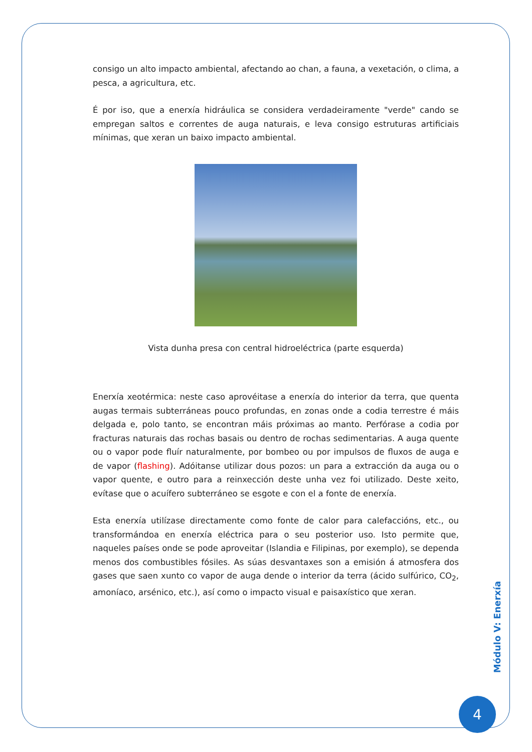consigo un alto impacto ambiental, afectando ao chan, a fauna, a vexetación, o clima, a pesca, a agricultura, etc.
É por iso, que a enerxía hidráulica se considera verdadeiramente "verde" cando se empregan saltos e correntes de auga naturais, e leva consigo estruturas artificiais mínimas, que xeran un baixo impacto ambiental.
Vista dunha presa con central hidroeléctrica (parte esquerda)
Enerxía xeotérmica: neste caso aprovéitase a enerxía do interior da terra, que quenta augas termais subterráneas pouco profundas, en zonas onde a codia terrestre é máis delgada e, polo tanto, se encontran máis próximas ao manto. Perfórase a codia por fracturas naturais das rochas basais ou dentro de rochas sedimentarias. A auga quente ou o vapor pode fluír naturalmente, por bombeo ou por impulsos de fluxos de auga e de vapor (flashing). Adóitanse utilizar dous pozos: un para a extracción da auga ou o vapor quente, e outro para a reinxección deste unha vez foi utilizado. Deste xeito, evítase que o acuífero subterráneo se esgote e con el a fonte de enerxía.
Esta enerxía utilízase directamente como fonte de calor para calefaccións, etc., ou transformándoa en enerxía eléctrica para o seu posterior uso. Isto permite que, naqueles países onde se pode aproveitar (Islandia e Filipinas, por exemplo), se dependa menos dos combustibles fósiles. As súas desvantaxes son a emisión á atmosfera dos gases que saen xunto co vapor de auga dende o interior da terra (ácido sulfúrico, CO<sub>2</sub>, amoníaco, arsénico, etc.), así como o impacto visual e paisaxístico que xeran.
Módulo V: Enerxía
4